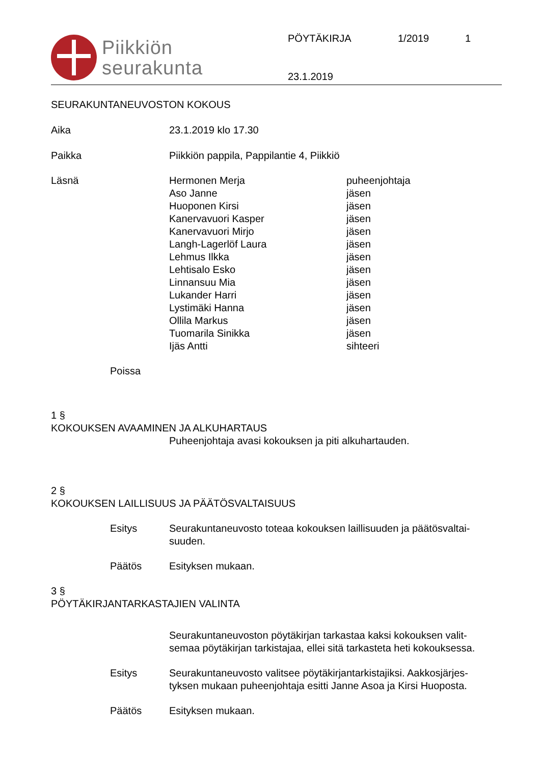Piikkiön
seurakunta
PÖYTÄKIRJA 1/2019 1
23.1.2019
SEURAKUNTANEUVOSTON KOKOUS
Aika 23.1.2019 klo 17.30
Paikka Piikkiön pappila, Pappilantie 4, Piikkiö
Läsnä Hermonen Merja
Aso Janne
Huoponen Kirsi
Kanervavuori Kasper
Kanervavuori Mirjo
Langh-Lagerlöf Laura
Lehmus Ilkka
Lehtisalo Esko
Linnansuu Mia
Lukander Harri
Lystimäki Hanna
Ollila Markus
Tuomarila Sinikka
Ijäs Antti
puheenjohtaja
jäsen
jäsen
jäsen
jäsen
jäsen
jäsen
jäsen
jäsen
jäsen
jäsen
jäsen
jäsen
sihteeri
Poissa
1 §
KOKOUKSEN AVAAMINEN JA ALKUHARTAUS
Puheenjohtaja avasi kokouksen ja piti alkuhartauden.
2 §
KOKOUKSEN LAILLISUUS JA PÄÄTÖSVALTAISUUS
Esitys Seurakuntaneuvosto toteaa kokouksen laillisuuden ja päätösvaltai-
suuden.
Päätös Esityksen mukaan.
3 §
PÖYTÄKIRJANTARKASTAJIEN VALINTA
Seurakuntaneuvoston pöytäkirjan tarkastaa kaksi kokouksen valit-
semaa pöytäkirjan tarkistajaa, ellei sitä tarkasteta heti kokouksessa.
Esitys Seurakuntaneuvosto valitsee pöytäkirjantarkistajiksi. Aakkosjärjes-
tyksen mukaan puheenjohtaja esitti Janne Asoa ja Kirsi Huoposta.
Päätös Esityksen mukaan.